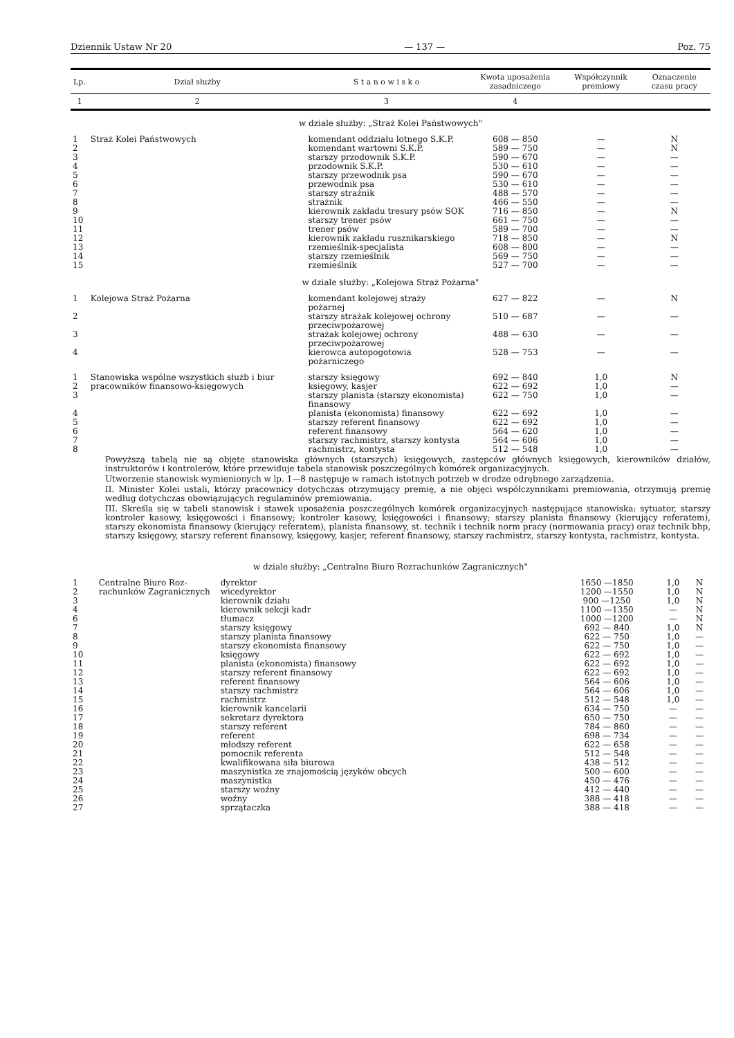Dziennik Ustaw Nr 20 — 137 — Poz. 75
| Lp. | Dział służby | S t a n o w i s k o | Kwota uposażenia zasadniczego | Współ­czynnik premiowy | Oznacze­nie czasu pracy |
| --- | --- | --- | --- | --- | --- |
| 1 | 2 | 3 | 4 | | |
| w dziale służby: „Straż Kolei Państwowych" | | | | | |
| 1 | Straż Kolei Państwowych | komendant oddziału lotnego S.K.P. | 608 — 850 | — | N |
| 2 | | komendant wartowni S.K.P. | 589 — 750 | — | N |
| 3 | | starszy przodownik S.K.P. | 590 — 670 | — | — |
| 4 | | przodownik S.K.P. | 530 — 610 | — | — |
| 5 | | starszy przewodnik psa | 590 — 670 | — | — |
| 6 | | przewodnik psa | 530 — 610 | — | — |
| 7 | | starszy strażnik | 488 — 570 | — | — |
| 8 | | strażnik | 466 — 550 | — | — |
| 9 | | kierownik zakładu tresury psów SOK | 716 — 850 | — | N |
| 10 | | starszy trener psów | 661 — 750 | — | — |
| 11 | | trener psów | 589 — 700 | — | — |
| 12 | | kierownik zakładu rusznikarskiego | 718 — 850 | — | N |
| 13 | | rzemieślnik-specjalista | 608 — 800 | — | — |
| 14 | | starszy rzemieślnik | 569 — 750 | — | — |
| 15 | | rzemieślnik | 527 — 700 | — | — |
| w dziale służby: „Kolejowa Straż Pożarna" | | | | | |
| 1 | Kolejowa Straż Pożarna | komendant kolejowej straży pożarnej | 627 — 822 | — | N |
| 2 | | starszy strażak kolejowej ochrony przeciwpożarowej | 510 — 687 | — | — |
| 3 | | strażak kolejowej ochrony przeciwpożarowej | 488 — 630 | — | — |
| 4 | | kierowca autopogotowia pożarniczego | 528 — 753 | — | — |
| 1 | Stanowiska wspólne wszystkich służb i biur pracowników finanso­wo-księgowych | starszy księgowy | 692 — 840 | 1,0 | N |
| 2 | | księgowy, kasjer | 622 — 692 | 1,0 | — |
| 3 | | starszy planista (starszy ekonomista) finansowy | 622 — 750 | 1,0 | — |
| 4 | | planista (ekonomista) finansowy | 622 — 692 | 1,0 | — |
| 5 | | starszy referent finansowy | 622 — 692 | 1,0 | — |
| 6 | | referent finansowy | 564 — 620 | 1,0 | — |
| 7 | | starszy rachmistrz, starszy kontysta | 564 — 606 | 1,0 | — |
| 8 | | rachmistrz, kontysta | 512 — 548 | 1,0 | — |
Powyższą tabelą nie są objęte stanowiska głównych (starszych) księgowych, zastępców głównych księgowych, kierowników działów, instruktorów i kontrolerów, które przewiduje tabela stanowisk poszczególnych komórek organizacyjnych.
Utworzenie stanowisk wymienionych w lp. 1—8 następuje w ramach istotnych potrzeb w drodze odrębnego zarządzenia.
II. Minister Kolei ustali, którzy pracownicy dotychczas otrzymujący premię, a nie objęci współczynnikami premiowania, otrzy­mują premię według dotychczas obowiązujących regulaminów premiowania.
III. Skreśla się w tabeli stanowisk i stawek uposażenia poszczególnych komórek organizacyjnych następujące stanowiska: sytuator, starszy kontroler kasowy, księgowości i finansowy; kontroler kasowy, księgowości i finansowy; starszy planista finansowy (kierujący referatem), starszy ekonomista finansowy (kierujący referatem), planista finansowy, st. technik i technik norm pracy (normowania pracy) oraz technik bhp, starszy księgowy, starszy referent finansowy, księgowy, kasjer, referent finansowy, starszy rachmistrz, starszy kontysta, rachmistrz, kontysta.
| w dziale służby: „Centralne Biuro Rozrachunków Zagranicznych" | | | | | |
| 1 | Centralne Biuro Roz­rachunków Zagranicz­nych | dyrektor | 1650 —1850 | 1,0 | N |
| 2 | | wicedyrektor | 1200 —1550 | 1,0 | N |
| 3 | | kierownik działu | 900 —1250 | 1,0 | N |
| 4 | | kierownik sekcji kadr | 1100 —1350 | — | N |
| 6 | | tłumacz | 1000 —1200 | — | N |
| 7 | | starszy księgowy | 692 — 840 | 1,0 | N |
| 8 | | starszy planista finansowy | 622 — 750 | 1,0 | — |
| 9 | | starszy ekonomista finansowy | 622 — 750 | 1,0 | — |
| 10 | | księgowy | 622 — 692 | 1,0 | — |
| 11 | | planista (ekonomista) finansowy | 622 — 692 | 1,0 | — |
| 12 | | starszy referent finansowy | 622 — 692 | 1,0 | — |
| 13 | | referent finansowy | 564 — 606 | 1,0 | — |
| 14 | | starszy rachmistrz | 564 — 606 | 1,0 | — |
| 15 | | rachmistrz | 512 — 548 | 1,0 | — |
| 16 | | kierownik kancelarii | 634 — 750 | — | — |
| 17 | | sekretarz dyrektora | 650 — 750 | — | — |
| 18 | | starszy referent | 784 — 860 | — | — |
| 19 | | referent | 698 — 734 | — | — |
| 20 | | młodszy referent | 622 — 658 | — | — |
| 21 | | pomocnik referenta | 512 — 548 | — | — |
| 22 | | kwalifikowana siła biurowa | 438 — 512 | — | — |
| 23 | | maszynistka ze znajomością języków obcych | 500 — 600 | — | — |
| 24 | | maszynistka | 450 — 476 | — | — |
| 25 | | starszy woźny | 412 — 440 | — | — |
| 26 | | woźny | 388 — 418 | — | — |
| 27 | | sprzątaczka | 388 — 418 | — | — |